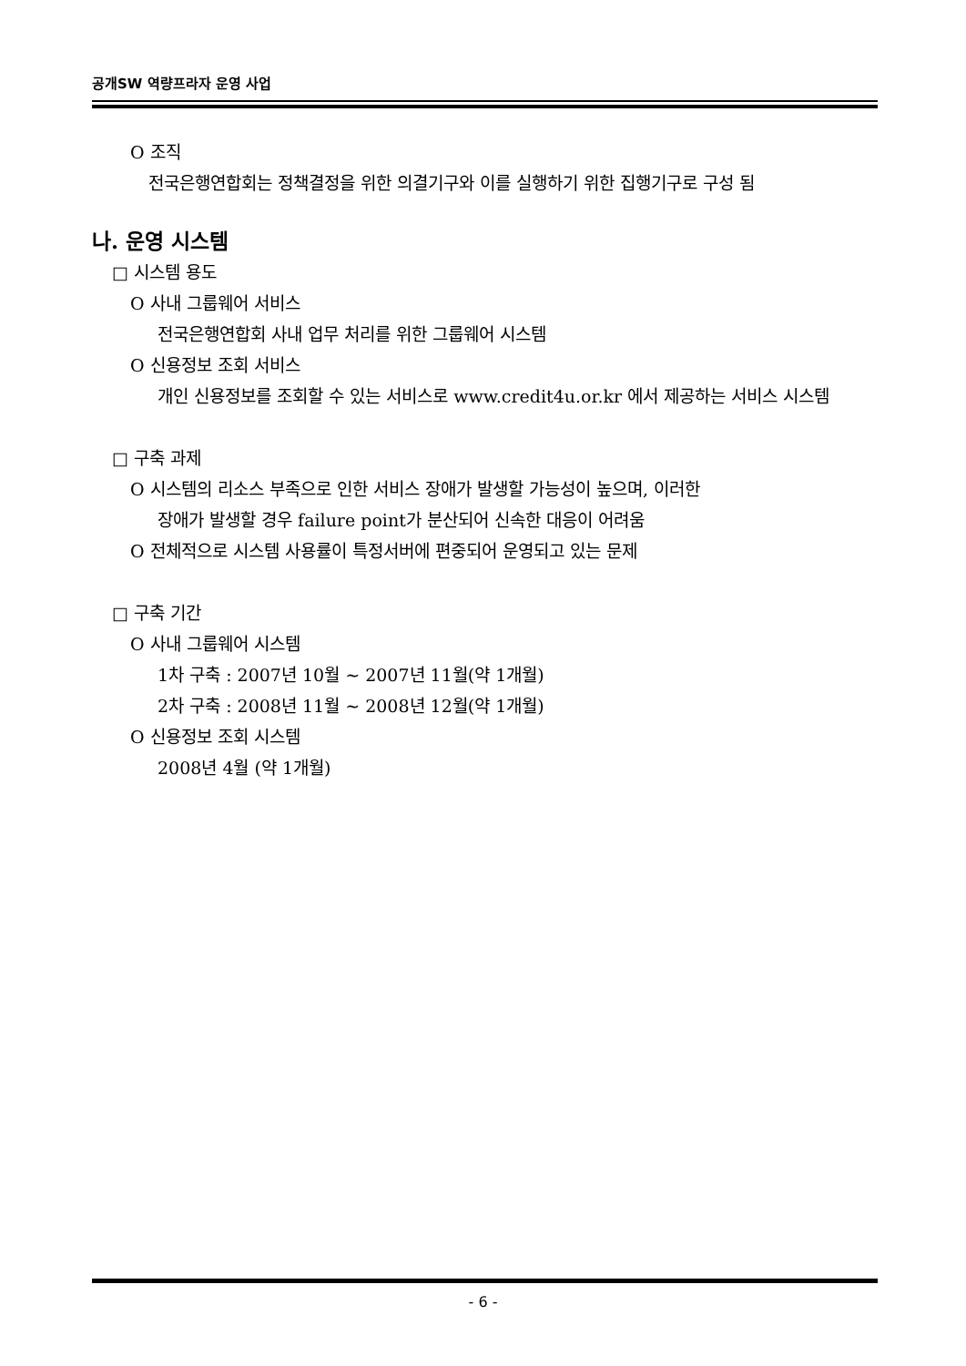공개SW 역량프라자 운영 사업
O 조직
전국은행연합회는 정책결정을 위한 의결기구와 이를 실행하기 위한 집행기구로 구성 됨
나. 운영 시스템
□ 시스템 용도
O 사내 그룹웨어 서비스
전국은행연합회 사내 업무 처리를 위한 그룹웨어 시스템
O 신용정보 조회 서비스
개인 신용정보를 조회할 수 있는 서비스로 www.credit4u.or.kr 에서 제공하는 서비스 시스템
□ 구축 과제
O 시스템의 리소스 부족으로 인한 서비스 장애가 발생할 가능성이 높으며, 이러한
장애가 발생할 경우 failure point가 분산되어 신속한 대응이 어려움
O 전체적으로 시스템 사용률이 특정서버에 편중되어 운영되고 있는 문제
□ 구축 기간
O 사내 그룹웨어 시스템
1차 구축 : 2007년 10월 ~ 2007년 11월(약 1개월)
2차 구축 : 2008년 11월 ~ 2008년 12월(약 1개월)
O 신용정보 조회 시스템
2008년 4월 (약 1개월)
- 6 -